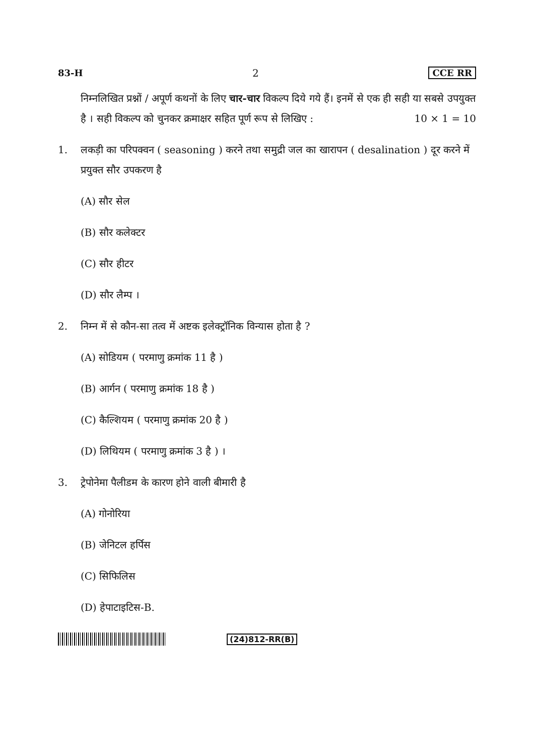83-H 2 CCE RR
निम्नलिखित प्रश्नों / अपूर्ण कथनों के लिए चार-चार विकल्प दिये गये हैं। इनमें से एक ही सही या सबसे उपयुक्त है । सही विकल्प को चुनकर क्रमाक्षर सहित पूर्ण रूप से लिखिए : 10 × 1 = 10
1. लकड़ी का परिपक्वन ( seasoning ) करने तथा समुद्री जल का खारापन ( desalination ) दूर करने में प्रयुक्त सौर उपकरण है
(A) सौर सेल
(B) सौर कलेक्टर
(C) सौर हीटर
(D) सौर लैम्प ।
2. निम्न में से कौन-सा तत्व में अष्टक इलेक्ट्रॉनिक विन्यास होता है ?
(A) सोडियम ( परमाणु क्रमांक 11 है )
(B) आर्गन ( परमाणु क्रमांक 18 है )
(C) कैल्शियम ( परमाणु क्रमांक 20 है )
(D) लिथियम ( परमाणु क्रमांक 3 है ) ।
3. ट्रेपोनेमा पैलीडम के कारण होने वाली बीमारी है
(A) गोनोरिया
(B) जेनिटल हर्पिस
(C) सिफिलिस
(D) हेपाटाइटिस-B.
(24)812-RR(B)